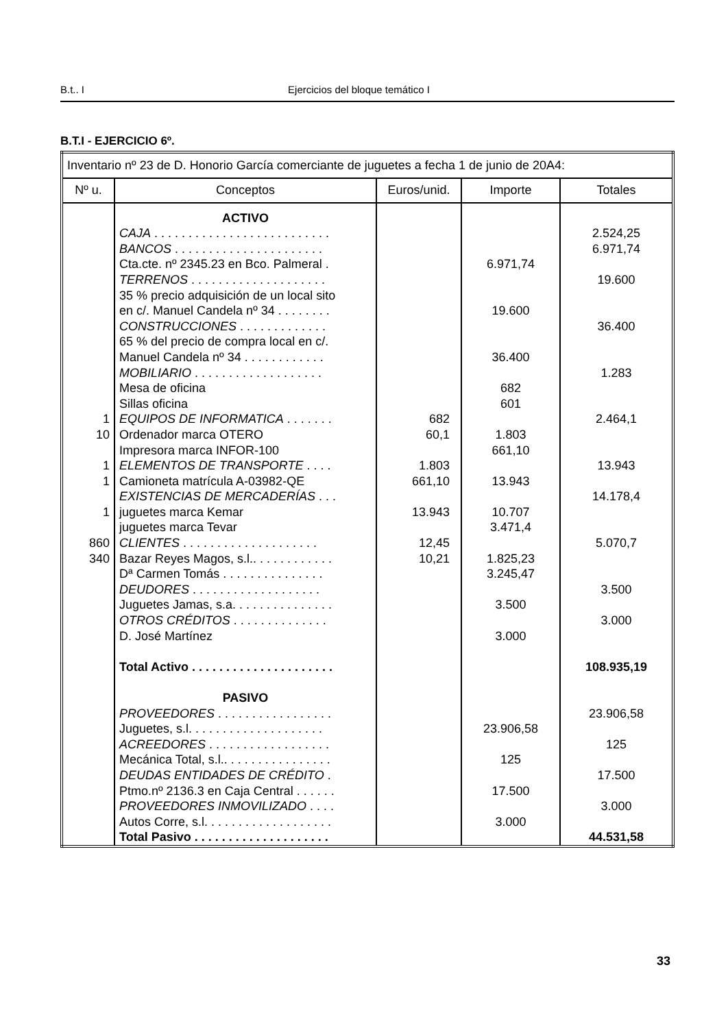B.t.. I Ejercicios del bloque temático I
B.T.I - EJERCICIO 6º.
| Inventario nº 23 de D. Honorio García comerciante de juguetes a fecha 1 de junio de 20A4: | | | | |
| Nº u. | Conceptos | Euros/unid. | Importe | Totales |
| 1 10 1 1 1 860 340 | ACTIVO CAJA . . . . . . . . . . . . . . . . . . . . . . . . . . BANCOS . . . . . . . . . . . . . . . . . . . . . . Cta.cte. nº 2345.23 en Bco. Palmeral . TERRENOS . . . . . . . . . . . . . . . . . . . . 35 % precio adquisición de un local sito en c/. Manuel Candela nº 34 . . . . . . . . CONSTRUCCIONES . . . . . . . . . . . . . 65 % del precio de compra local en c/. Manuel Candela nº 34 . . . . . . . . . . . . MOBILIARIO . . . . . . . . . . . . . . . . . . . Mesa de oficina Sillas oficina EQUIPOS DE INFORMATICA . . . . . . . Ordenador marca OTERO Impresora marca INFOR-100 ELEMENTOS DE TRANSPORTE . . . . Camioneta matrícula A-03982-QE EXISTENCIAS DE MERCADERÍAS . . . juguetes marca Kemar juguetes marca Tevar CLIENTES . . . . . . . . . . . . . . . . . . . . Bazar Reyes Magos, s.l.. . . . . . . . . . . . Dª Carmen Tomás . . . . . . . . . . . . . . . DEUDORES . . . . . . . . . . . . . . . . . . . Juguetes Jamas, s.a. . . . . . . . . . . . . . . OTROS CRÉDITOS . . . . . . . . . . . . . . D. José Martínez Total Activo . . . . . . . . . . . . . . . . . . . . . PASIVO PROVEEDORES . . . . . . . . . . . . . . . . . Juguetes, s.l. . . . . . . . . . . . . . . . . . . . ACREEDORES . . . . . . . . . . . . . . . . . . Mecánica Total, s.l.. . . . . . . . . . . . . . . . DEUDAS ENTIDADES DE CRÉDITO . Ptmo.nº 2136.3 en Caja Central . . . . . . PROVEEDORES INMOVILIZADO . . . . Autos Corre, s.l. . . . . . . . . . . . . . . . . . . Total Pasivo . . . . . . . . . . . . . . . . . . . . | 682 60,1 1.803 661,10 13.943 12,45 10,21 | 6.971,74 19.600 36.400 682 601 1.803 661,10 13.943 10.707 3.471,4 1.825,23 3.245,47 3.500 3.000 23.906,58 125 17.500 3.000 | 2.524,25 6.971,74 19.600 36.400 1.283 2.464,1 13.943 14.178,4 5.070,7 3.500 3.000 108.935,19 23.906,58 125 17.500 3.000 44.531,58 |
33